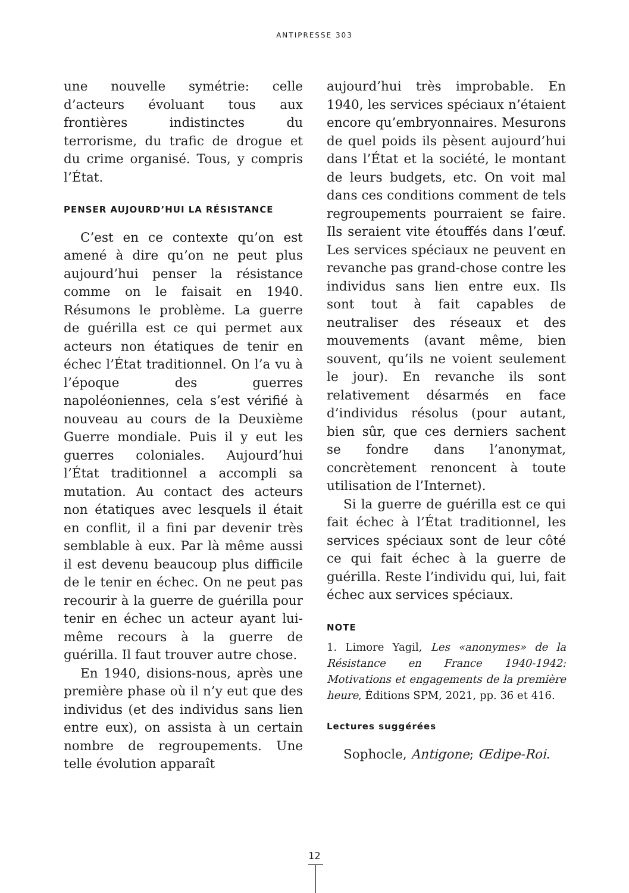ANTIPRESSE 303
une nouvelle symétrie: celle d’acteurs évoluant tous aux frontières indistinctes du terrorisme, du trafic de drogue et du crime organisé. Tous, y compris l’État.
PENSER AUJOURD’HUI LA RÉSISTANCE
C’est en ce contexte qu’on est amené à dire qu’on ne peut plus aujourd’hui penser la résistance comme on le faisait en 1940. Résumons le problème. La guerre de guérilla est ce qui permet aux acteurs non étatiques de tenir en échec l’État traditionnel. On l’a vu à l’époque des guerres napoléoniennes, cela s’est vérifié à nouveau au cours de la Deuxième Guerre mondiale. Puis il y eut les guerres coloniales. Aujourd’hui l’État traditionnel a accompli sa mutation. Au contact des acteurs non étatiques avec lesquels il était en conflit, il a fini par devenir très semblable à eux. Par là même aussi il est devenu beaucoup plus difficile de le tenir en échec. On ne peut pas recourir à la guerre de guérilla pour tenir en échec un acteur ayant lui-même recours à la guerre de guérilla. Il faut trouver autre chose.
En 1940, disions-nous, après une première phase où il n’y eut que des individus (et des individus sans lien entre eux), on assista à un certain nombre de regroupements. Une telle évolution apparaît
aujourd’hui très improbable. En 1940, les services spéciaux n’étaient encore qu’embryonnaires. Mesurons de quel poids ils pèsent aujourd’hui dans l’État et la société, le montant de leurs budgets, etc. On voit mal dans ces conditions comment de tels regroupements pourraient se faire. Ils seraient vite étouffés dans l’œuf. Les services spéciaux ne peuvent en revanche pas grand-chose contre les individus sans lien entre eux. Ils sont tout à fait capables de neutraliser des réseaux et des mouvements (avant même, bien souvent, qu’ils ne voient seulement le jour). En revanche ils sont relativement désarmés en face d’individus résolus (pour autant, bien sûr, que ces derniers sachent se fondre dans l’anonymat, concrètement renoncent à toute utilisation de l’Internet).
Si la guerre de guérilla est ce qui fait échec à l’État traditionnel, les services spéciaux sont de leur côté ce qui fait échec à la guerre de guérilla. Reste l’individu qui, lui, fait échec aux services spéciaux.
NOTE
1. Limore Yagil, Les «anonymes» de la Résistance en France 1940-1942: Motivations et engagements de la première heure, Éditions SPM, 2021, pp. 36 et 416.
Lectures suggérées
Sophocle, Antigone; Œdipe-Roi.
12